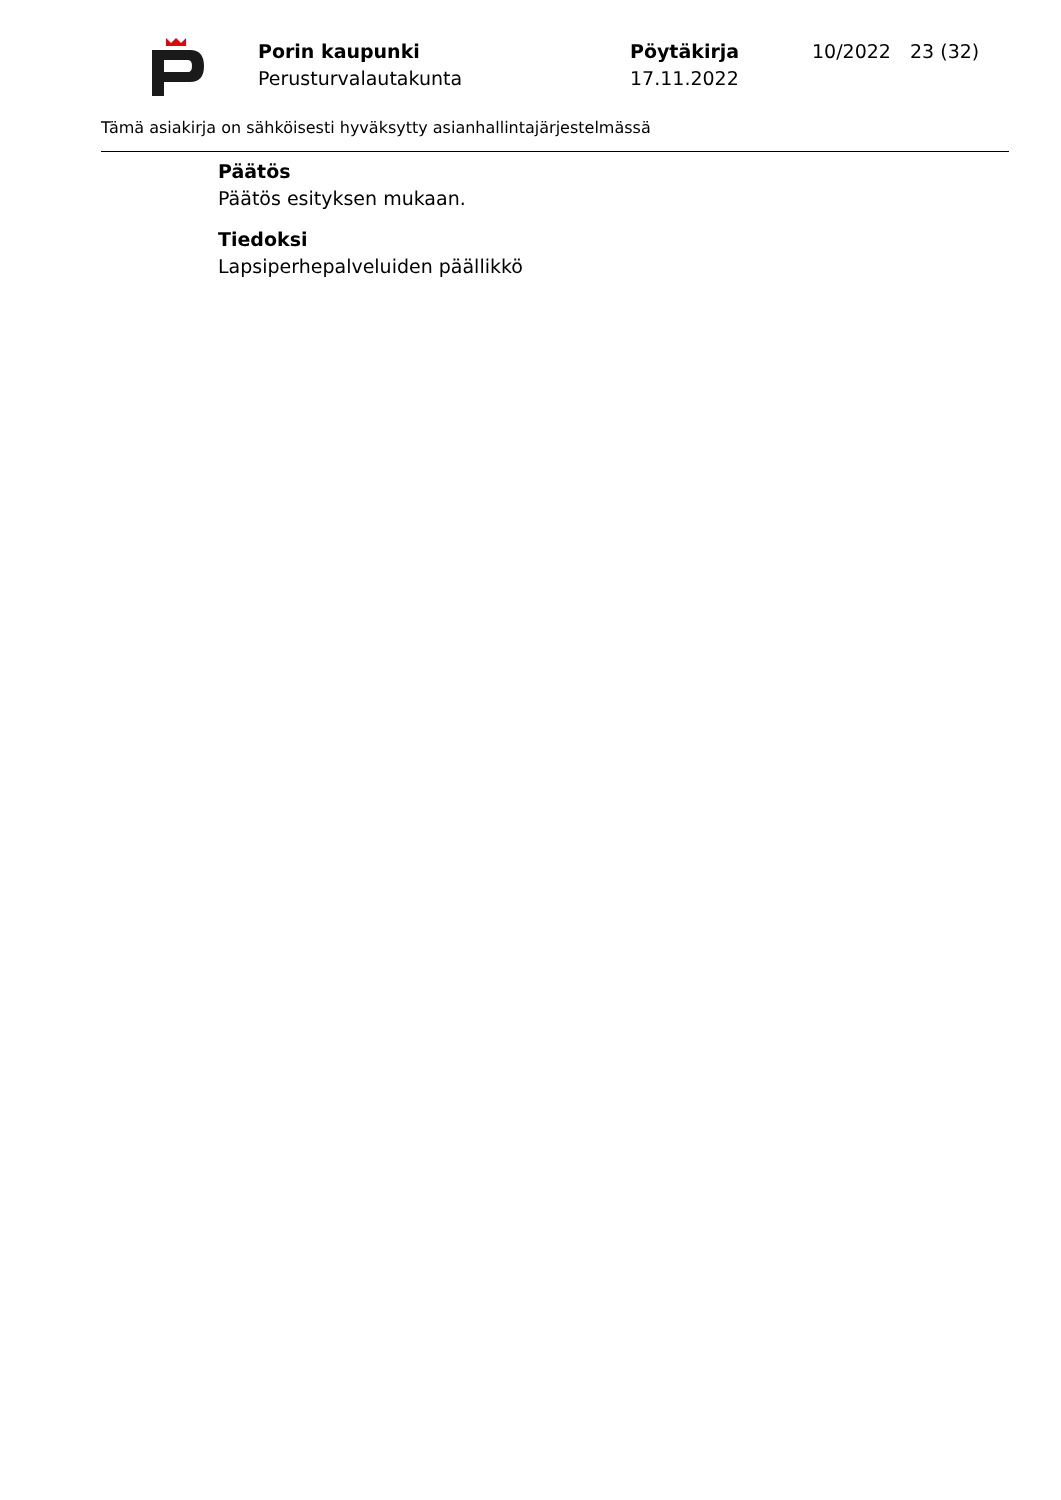Porin kaupunki
Perusturvalautakunta
Pöytäkirja
17.11.2022
10/2022 23 (32)
Tämä asiakirja on sähköisesti hyväksytty asianhallintajärjestelmässä
Päätös
Päätös esityksen mukaan.
Tiedoksi
Lapsiperhepalveluiden päällikkö